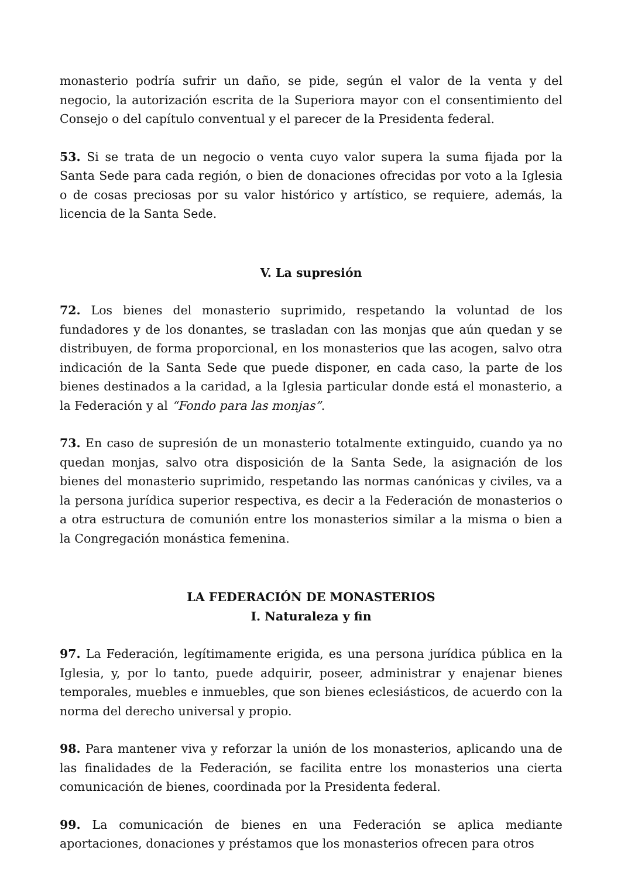monasterio podría sufrir un daño, se pide, según el valor de la venta y del negocio, la autorización escrita de la Superiora mayor con el consentimiento del Consejo o del capítulo conventual y el parecer de la Presidenta federal.
53. Si se trata de un negocio o venta cuyo valor supera la suma fijada por la Santa Sede para cada región, o bien de donaciones ofrecidas por voto a la Iglesia o de cosas preciosas por su valor histórico y artístico, se requiere, además, la licencia de la Santa Sede.
V. La supresión
72. Los bienes del monasterio suprimido, respetando la voluntad de los fundadores y de los donantes, se trasladan con las monjas que aún quedan y se distribuyen, de forma proporcional, en los monasterios que las acogen, salvo otra indicación de la Santa Sede que puede disponer, en cada caso, la parte de los bienes destinados a la caridad, a la Iglesia particular donde está el monasterio, a la Federación y al “Fondo para las monjas”.
73. En caso de supresión de un monasterio totalmente extinguido, cuando ya no quedan monjas, salvo otra disposición de la Santa Sede, la asignación de los bienes del monasterio suprimido, respetando las normas canónicas y civiles, va a la persona jurídica superior respectiva, es decir a la Federación de monasterios o a otra estructura de comunión entre los monasterios similar a la misma o bien a la Congregación monástica femenina.
LA FEDERACIÓN DE MONASTERIOS
I. Naturaleza y fin
97. La Federación, legítimamente erigida, es una persona jurídica pública en la Iglesia, y, por lo tanto, puede adquirir, poseer, administrar y enajenar bienes temporales, muebles e inmuebles, que son bienes eclesiásticos, de acuerdo con la norma del derecho universal y propio.
98. Para mantener viva y reforzar la unión de los monasterios, aplicando una de las finalidades de la Federación, se facilita entre los monasterios una cierta comunicación de bienes, coordinada por la Presidenta federal.
99. La comunicación de bienes en una Federación se aplica mediante aportaciones, donaciones y préstamos que los monasterios ofrecen para otros